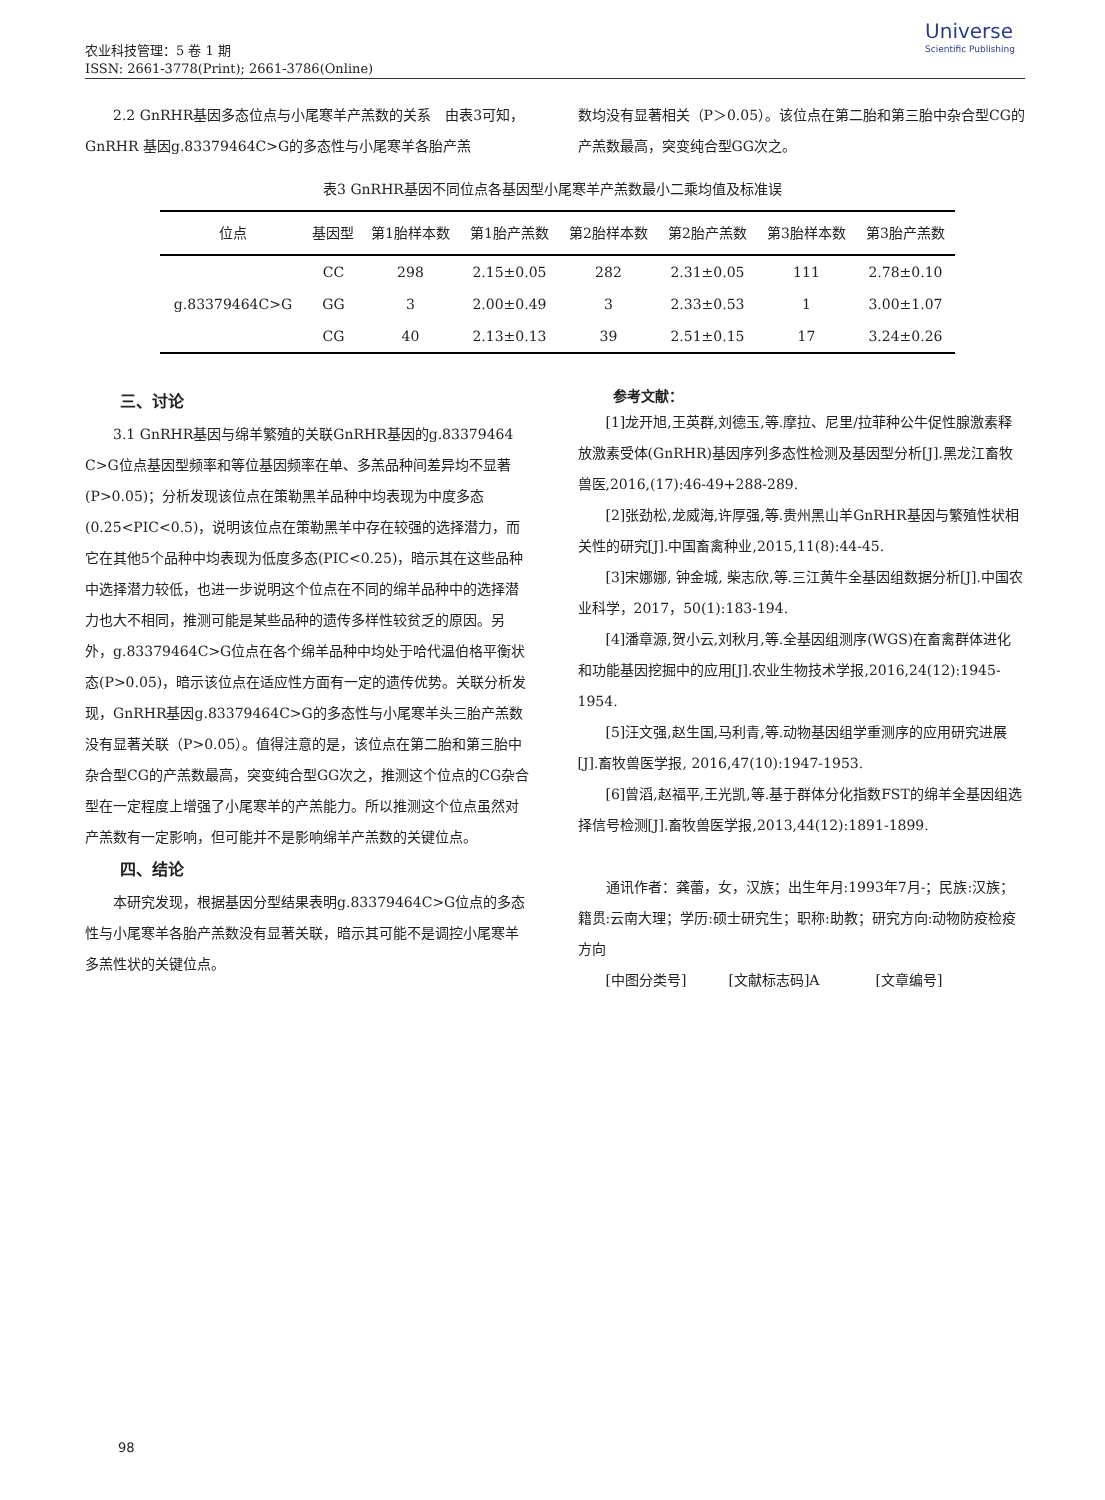农业科技管理：5 卷 1 期
ISSN: 2661-3778(Print); 2661-3786(Online)
Universe
Scientific Publishing
2.2 GnRHR基因多态位点与小尾寒羊产羔数的关系　由表3可知，GnRHR 基因g.83379464C>G的多态性与小尾寒羊各胎产羔
数均没有显著相关（P＞0.05）。该位点在第二胎和第三胎中杂合型CG的产羔数最高，突变纯合型GG次之。
表3 GnRHR基因不同位点各基因型小尾寒羊产羔数最小二乘均值及标准误
| 位点 | 基因型 | 第1胎样本数 | 第1胎产羔数 | 第2胎样本数 | 第2胎产羔数 | 第3胎样本数 | 第3胎产羔数 |
| --- | --- | --- | --- | --- | --- | --- | --- |
| g.83379464C>G | CC | 298 | 2.15±0.05 | 282 | 2.31±0.05 | 111 | 2.78±0.10 |
| | GG | 3 | 2.00±0.49 | 3 | 2.33±0.53 | 1 | 3.00±1.07 |
| | CG | 40 | 2.13±0.13 | 39 | 2.51±0.15 | 17 | 3.24±0.26 |
三、讨论
3.1 GnRHR基因与绵羊繁殖的关联GnRHR基因的g.83379464 C>G位点基因型频率和等位基因频率在单、多羔品种间差异均不显著 (P>0.05)；分析发现该位点在策勒黑羊品种中均表现为中度多态(0.25<PIC<0.5)，说明该位点在策勒黑羊中存在较强的选择潜力，而它在其他5个品种中均表现为低度多态(PIC<0.25)，暗示其在这些品种中选择潜力较低，也进一步说明这个位点在不同的绵羊品种中的选择潜力也大不相同，推测可能是某些品种的遗传多样性较贫乏的原因。另外，g.83379464C>G位点在各个绵羊品种中均处于哈代温伯格平衡状态(P>0.05)，暗示该位点在适应性方面有一定的遗传优势。关联分析发现，GnRHR基因g.83379464C>G的多态性与小尾寒羊头三胎产羔数没有显著关联（P>0.05）。值得注意的是，该位点在第二胎和第三胎中杂合型CG的产羔数最高，突变纯合型GG次之，推测这个位点的CG杂合型在一定程度上增强了小尾寒羊的产羔能力。所以推测这个位点虽然对产羔数有一定影响，但可能并不是影响绵羊产羔数的关键位点。
四、结论
本研究发现，根据基因分型结果表明g.83379464C>G位点的多态性与小尾寒羊各胎产羔数没有显著关联，暗示其可能不是调控小尾寒羊多羔性状的关键位点。
参考文献：
[1]龙开旭,王英群,刘德玉,等.摩拉、尼里/拉菲种公牛促性腺激素释放激素受体(GnRHR)基因序列多态性检测及基因型分析[J].黑龙江畜牧兽医,2016,(17):46-49+288-289.
[2]张劲松,龙威海,许厚强,等.贵州黑山羊GnRHR基因与繁殖性状相关性的研究[J].中国畜禽种业,2015,11(8):44-45.
[3]宋娜娜, 钟金城, 柴志欣,等.三江黄牛全基因组数据分析[J].中国农业科学，2017，50(1):183-194.
[4]潘章源,贺小云,刘秋月,等.全基因组测序(WGS)在畜禽群体进化和功能基因挖掘中的应用[J].农业生物技术学报,2016,24(12):1945-1954.
[5]汪文强,赵生国,马利青,等.动物基因组学重测序的应用研究进展[J].畜牧兽医学报, 2016,47(10):1947-1953.
[6]曾滔,赵福平,王光凯,等.基于群体分化指数FST的绵羊全基因组选择信号检测[J].畜牧兽医学报,2013,44(12):1891-1899.
通讯作者：龚蕾，女，汉族；出生年月:1993年7月-；民族:汉族；籍贯:云南大理；学历:硕士研究生；职称:助教；研究方向:动物防疫检疫方向
[中图分类号]　　　[文献标志码]A　　　　[文章编号]
98